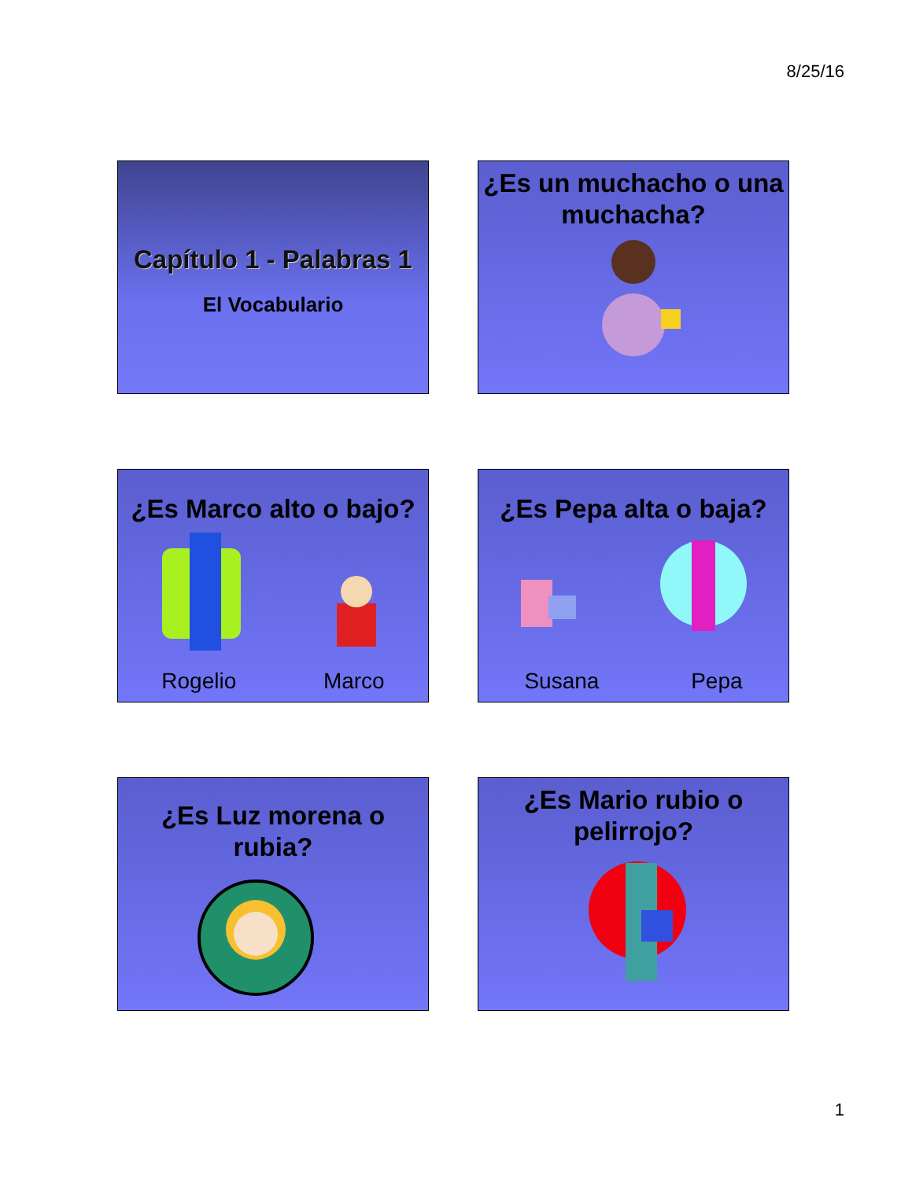8/25/16
Capítulo 1 - Palabras 1
El Vocabulario
¿Es un muchacho o una muchacha?
¿Es Marco alto o bajo?
Rogelio Marco
¿Es Pepa alta o baja?
Susana Pepa
¿Es Luz morena o rubia?
¿Es Mario rubio o pelirrojo?
1